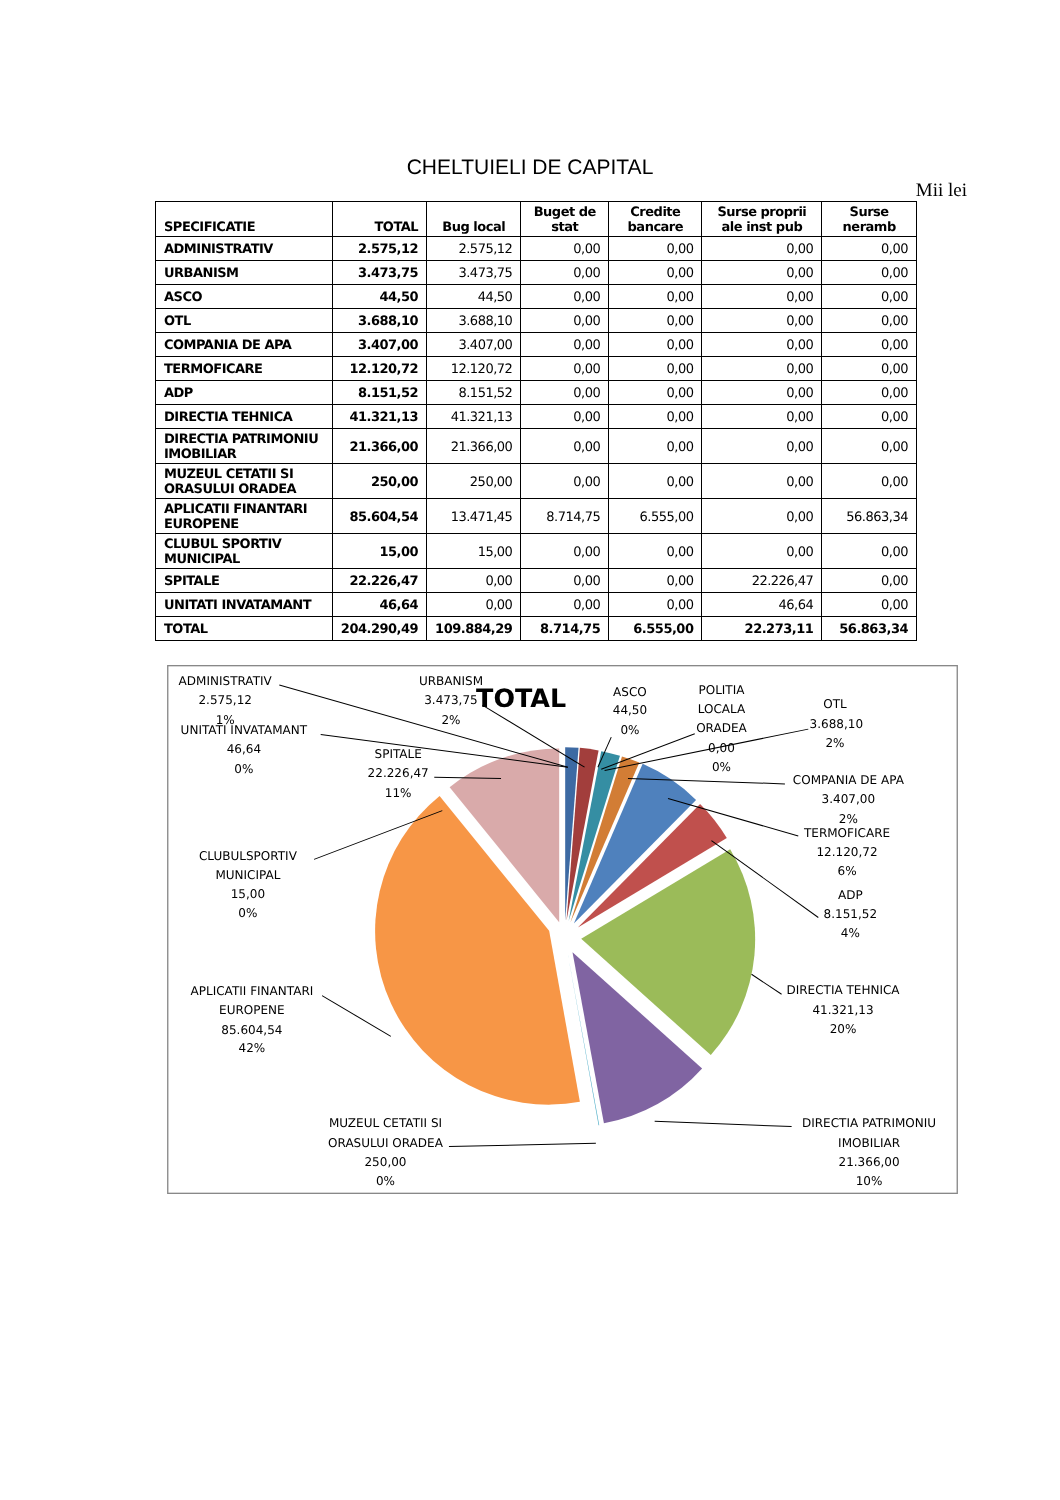CHELTUIELI DE CAPITAL
Mii lei
| SPECIFICATIE | TOTAL | Bug local | Buget de stat | Credite bancare | Surse proprii ale inst pub | Surse neramb |
| --- | --- | --- | --- | --- | --- | --- |
| ADMINISTRATIV | 2.575,12 | 2.575,12 | 0,00 | 0,00 | 0,00 | 0,00 |
| URBANISM | 3.473,75 | 3.473,75 | 0,00 | 0,00 | 0,00 | 0,00 |
| ASCO | 44,50 | 44,50 | 0,00 | 0,00 | 0,00 | 0,00 |
| OTL | 3.688,10 | 3.688,10 | 0,00 | 0,00 | 0,00 | 0,00 |
| COMPANIA DE APA | 3.407,00 | 3.407,00 | 0,00 | 0,00 | 0,00 | 0,00 |
| TERMOFICARE | 12.120,72 | 12.120,72 | 0,00 | 0,00 | 0,00 | 0,00 |
| ADP | 8.151,52 | 8.151,52 | 0,00 | 0,00 | 0,00 | 0,00 |
| DIRECTIA TEHNICA | 41.321,13 | 41.321,13 | 0,00 | 0,00 | 0,00 | 0,00 |
| DIRECTIA PATRIMONIU IMOBILIAR | 21.366,00 | 21.366,00 | 0,00 | 0,00 | 0,00 | 0,00 |
| MUZEUL CETATII SI ORASULUI ORADEA | 250,00 | 250,00 | 0,00 | 0,00 | 0,00 | 0,00 |
| APLICATII FINANTARI EUROPENE | 85.604,54 | 13.471,45 | 8.714,75 | 6.555,00 | 0,00 | 56.863,34 |
| CLUBUL SPORTIV MUNICIPAL | 15,00 | 15,00 | 0,00 | 0,00 | 0,00 | 0,00 |
| SPITALE | 22.226,47 | 0,00 | 0,00 | 0,00 | 22.226,47 | 0,00 |
| UNITATI INVATAMANT | 46,64 | 0,00 | 0,00 | 0,00 | 46,64 | 0,00 |
| TOTAL | 204.290,49 | 109.884,29 | 8.714,75 | 6.555,00 | 22.273,11 | 56.863,34 |
TOTAL
ADMINISTRATIV
2.575,12
1%
URBANISM
3.473,75
2%
ASCO
44,50
0%
POLITIA
LOCALA
ORADEA
0,00
0%
OTL
3.688,10
2%
UNITATI INVATAMANT
46,64
0%
SPITALE
22.226,47
11%
COMPANIA DE APA
3.407,00
2%
TERMOFICARE
12.120,72
6%
CLUBULSPORTIV
MUNICIPAL
15,00
0%
ADP
8.151,52
4%
APLICATII FINANTARI
EUROPENE
85.604,54
42%
DIRECTIA TEHNICA
41.321,13
20%
MUZEUL CETATII SI
ORASULUI ORADEA
250,00
0%
DIRECTIA PATRIMONIU
IMOBILIAR
21.366,00
10%